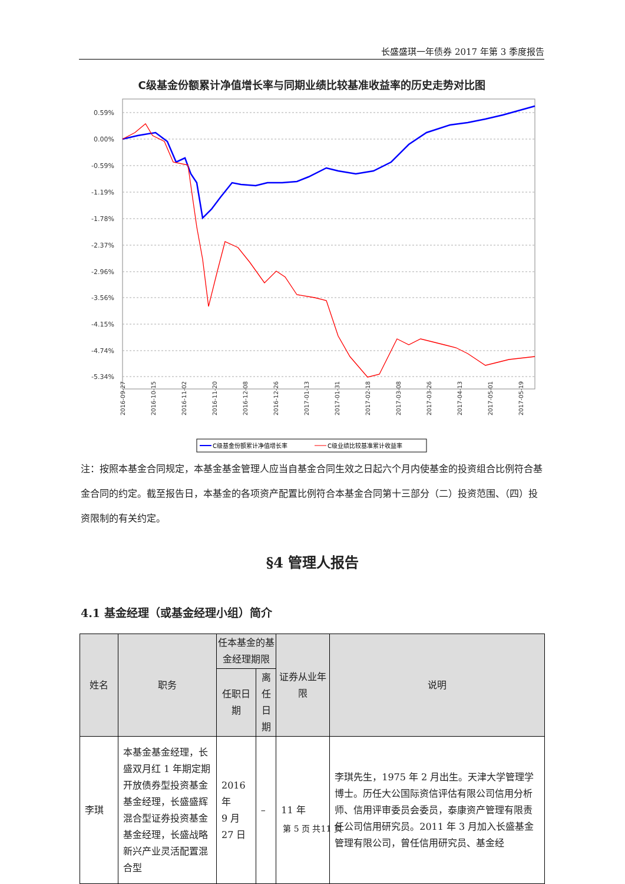长盛盛琪一年债券 2017 年第 3 季度报告
C级基金份额累计净值增长率与同期业绩比较基准收益率的历史走势对比图
0.59%
0.00%
-0.59%
-1.19%
-1.78%
-2.37%
-2.96%
-3.56%
-4.15%
-4.74%
-5.34%
2016-09-27
2016-10-15
2016-11-02
2016-11-20
2016-12-08
2016-12-26
2017-01-13
2017-01-31
2017-02-18
2017-03-08
2017-03-26
2017-04-13
2017-05-01
2017-05-19
C级基金份额累计净值增长率
C级业绩比较基准累计收益率
注：按照本基金合同规定，本基金基金管理人应当自基金合同生效之日起六个月内使基金的投资组合比例符合基金合同的约定。截至报告日，本基金的各项资产配置比例符合本基金合同第十三部分（二）投资范围、（四）投资限制的有关约定。
§4 管理人报告
4.1 基金经理（或基金经理小组）简介
| 姓名 | 职务 | 任本基金的基金经理期限 | | 证券从业年限 | 说明 |
| --- | --- | --- | --- | --- | --- |
| | | 任职日期 | 离任日期 | | |
| 李琪 | 本基金基金经理，长盛双月红 1 年期定期开放债券型投资基金基金经理，长盛盛辉混合型证券投资基金基金经理，长盛战略新兴产业灵活配置混合型 | 2016 年 9 月 27 日 | – | 11 年 | 李琪先生，1975 年 2 月出生。天津大学管理学博士。历任大公国际资信评估有限公司信用分析师、信用评审委员会委员，泰康资产管理有限责任公司信用研究员。2011 年 3 月加入长盛基金管理有限公司，曾任信用研究员、基金经 |
第 5 页 共11 页